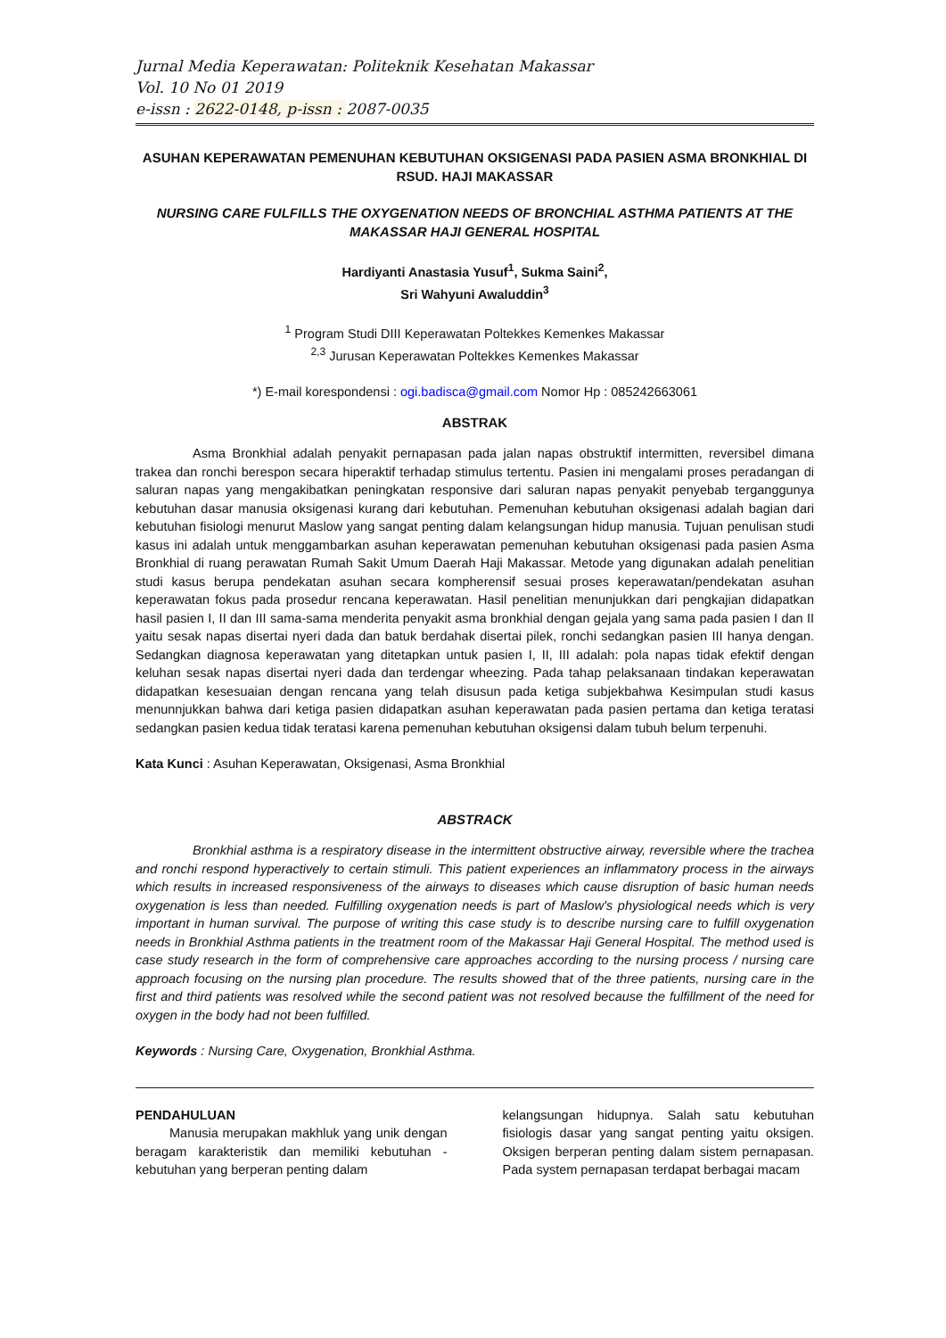Jurnal Media Keperawatan: Politeknik Kesehatan Makassar
Vol. 10 No 01 2019
e-issn : 2622-0148, p-issn : 2087-0035
ASUHAN KEPERAWATAN PEMENUHAN KEBUTUHAN OKSIGENASI PADA PASIEN ASMA BRONKHIAL DI RSUD. HAJI MAKASSAR
NURSING CARE FULFILLS THE OXYGENATION NEEDS OF BRONCHIAL ASTHMA PATIENTS AT THE MAKASSAR HAJI GENERAL HOSPITAL
Hardiyanti Anastasia Yusuf<sup>1</sup>, Sukma Saini<sup>2</sup>,
Sri Wahyuni Awaluddin<sup>3</sup>
<sup>1</sup> Program Studi DIII Keperawatan Poltekkes Kemenkes Makassar
<sup>2,3</sup> Jurusan Keperawatan Poltekkes Kemenkes Makassar
*) E-mail korespondensi : ogi.badisca@gmail.com Nomor Hp : 085242663061
ABSTRAK
Asma Bronkhial adalah penyakit pernapasan pada jalan napas obstruktif intermitten, reversibel dimana trakea dan ronchi berespon secara hiperaktif terhadap stimulus tertentu. Pasien ini mengalami proses peradangan di saluran napas yang mengakibatkan peningkatan responsive dari saluran napas penyakit penyebab terganggunya kebutuhan dasar manusia oksigenasi kurang dari kebutuhan. Pemenuhan kebutuhan oksigenasi adalah bagian dari kebutuhan fisiologi menurut Maslow yang sangat penting dalam kelangsungan hidup manusia. Tujuan penulisan studi kasus ini adalah untuk menggambarkan asuhan keperawatan pemenuhan kebutuhan oksigenasi pada pasien Asma Bronkhial di ruang perawatan Rumah Sakit Umum Daerah Haji Makassar. Metode yang digunakan adalah penelitian studi kasus berupa pendekatan asuhan secara kompherensif sesuai proses keperawatan/pendekatan asuhan keperawatan fokus pada prosedur rencana keperawatan. Hasil penelitian menunjukkan dari pengkajian didapatkan hasil pasien I, II dan III sama-sama menderita penyakit asma bronkhial dengan gejala yang sama pada pasien I dan II yaitu sesak napas disertai nyeri dada dan batuk berdahak disertai pilek, ronchi sedangkan pasien III hanya dengan. Sedangkan diagnosa keperawatan yang ditetapkan untuk pasien I, II, III adalah: pola napas tidak efektif dengan keluhan sesak napas disertai nyeri dada dan terdengar wheezing. Pada tahap pelaksanaan tindakan keperawatan didapatkan kesesuaian dengan rencana yang telah disusun pada ketiga subjekbahwa Kesimpulan studi kasus menunnjukkan bahwa dari ketiga pasien didapatkan asuhan keperawatan pada pasien pertama dan ketiga teratasi sedangkan pasien kedua tidak teratasi karena pemenuhan kebutuhan oksigensi dalam tubuh belum terpenuhi.
Kata Kunci : Asuhan Keperawatan, Oksigenasi, Asma Bronkhial
ABSTRACK
Bronkhial asthma is a respiratory disease in the intermittent obstructive airway, reversible where the trachea and ronchi respond hyperactively to certain stimuli. This patient experiences an inflammatory process in the airways which results in increased responsiveness of the airways to diseases which cause disruption of basic human needs oxygenation is less than needed. Fulfilling oxygenation needs is part of Maslow's physiological needs which is very important in human survival. The purpose of writing this case study is to describe nursing care to fulfill oxygenation needs in Bronkhial Asthma patients in the treatment room of the Makassar Haji General Hospital. The method used is case study research in the form of comprehensive care approaches according to the nursing process / nursing care approach focusing on the nursing plan procedure. The results showed that of the three patients, nursing care in the first and third patients was resolved while the second patient was not resolved because the fulfillment of the need for oxygen in the body had not been fulfilled.
Keywords : Nursing Care, Oxygenation, Bronkhial Asthma.
PENDAHULUAN
Manusia merupakan makhluk yang unik dengan beragam karakteristik dan memiliki kebutuhan - kebutuhan yang berperan penting dalam
kelangsungan hidupnya. Salah satu kebutuhan fisiologis dasar yang sangat penting yaitu oksigen. Oksigen berperan penting dalam sistem pernapasan. Pada system pernapasan terdapat berbagai macam